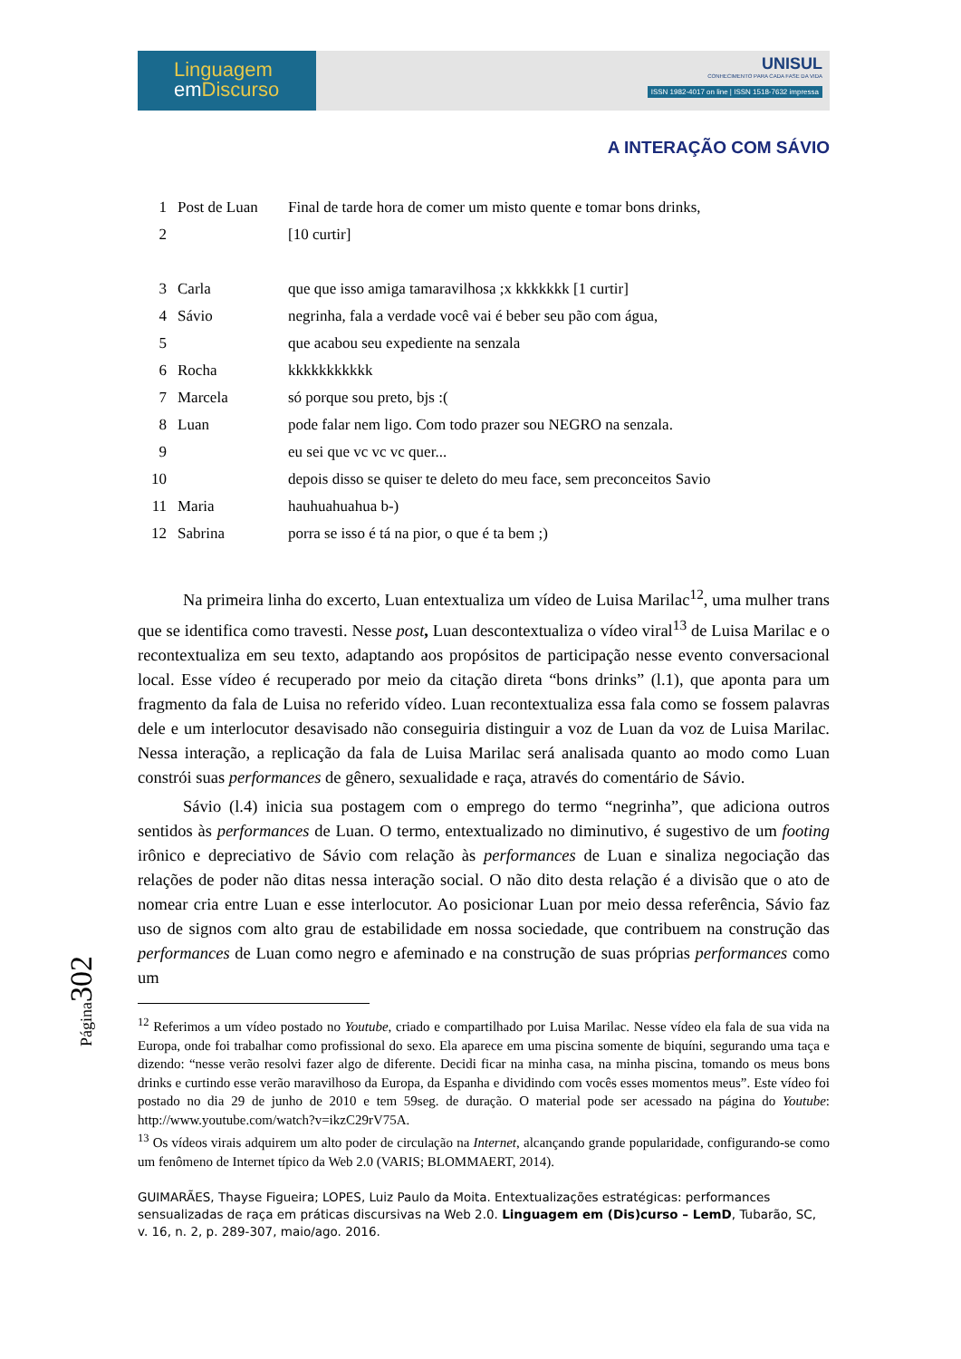Página302
Linguagem
em Discurso
UNISUL
CONHECIMENTO PARA CADA FASE DA VIDA
ISSN 1982-4017 on line | ISSN 1518-7632 impressa
A INTERAÇÃO COM SÁVIO
| 1 | Post de Luan | Final de tarde hora de comer um misto quente e tomar bons drinks, |
| 2 | | [10 curtir] |
| 3 | Carla | que que isso amiga tamaravilhosa ;x kkkkkkk [1 curtir] |
| 4 | Sávio | negrinha, fala a verdade você vai é beber seu pão com água, |
| 5 | | que acabou seu expediente na senzala |
| 6 | Rocha | kkkkkkkkkkk |
| 7 | Marcela | só porque sou preto, bjs :( |
| 8 | Luan | pode falar nem ligo. Com todo prazer sou NEGRO na senzala. |
| 9 | | eu sei que vc vc vc quer... |
| 10 | | depois disso se quiser te deleto do meu face, sem preconceitos Savio |
| 11 | Maria | hauhuahuahua b-) |
| 12 | Sabrina | porra se isso é tá na pior, o que é ta bem ;) |
Na primeira linha do excerto, Luan entextualiza um vídeo de Luisa Marilac<sup>12</sup>, uma mulher trans que se identifica como travesti. Nesse post, Luan descontextualiza o vídeo viral<sup>13</sup> de Luisa Marilac e o recontextualiza em seu texto, adaptando aos propósitos de participação nesse evento conversacional local. Esse vídeo é recuperado por meio da citação direta “bons drinks” (l.1), que aponta para um fragmento da fala de Luisa no referido vídeo. Luan recontextualiza essa fala como se fossem palavras dele e um interlocutor desavisado não conseguiria distinguir a voz de Luan da voz de Luisa Marilac. Nessa interação, a replicação da fala de Luisa Marilac será analisada quanto ao modo como Luan constrói suas performances de gênero, sexualidade e raça, através do comentário de Sávio.
Sávio (l.4) inicia sua postagem com o emprego do termo “negrinha”, que adiciona outros sentidos às performances de Luan. O termo, entextualizado no diminutivo, é sugestivo de um footing irônico e depreciativo de Sávio com relação às performances de Luan e sinaliza negociação das relações de poder não ditas nessa interação social. O não dito desta relação é a divisão que o ato de nomear cria entre Luan e esse interlocutor. Ao posicionar Luan por meio dessa referência, Sávio faz uso de signos com alto grau de estabilidade em nossa sociedade, que contribuem na construção das performances de Luan como negro e afeminado e na construção de suas próprias performances como um
<sup>12</sup> Referimos a um vídeo postado no Youtube, criado e compartilhado por Luisa Marilac. Nesse vídeo ela fala de sua vida na Europa, onde foi trabalhar como profissional do sexo. Ela aparece em uma piscina somente de biquíni, segurando uma taça e dizendo: “nesse verão resolvi fazer algo de diferente. Decidi ficar na minha casa, na minha piscina, tomando os meus bons drinks e curtindo esse verão maravilhoso da Europa, da Espanha e dividindo com vocês esses momentos meus”. Este vídeo foi postado no dia 29 de junho de 2010 e tem 59seg. de duração. O material pode ser acessado na página do Youtube: http://www.youtube.com/watch?v=ikzC29rV75A.
<sup>13</sup> Os vídeos virais adquirem um alto poder de circulação na Internet, alcançando grande popularidade, configurando-se como um fenômeno de Internet típico da Web 2.0 (VARIS; BLOMMAERT, 2014).
GUIMARÃES, Thayse Figueira; LOPES, Luiz Paulo da Moita. Entextualizações estratégicas: performances sensualizadas de raça em práticas discursivas na Web 2.0. Linguagem em (Dis)curso – LemD, Tubarão, SC, v. 16, n. 2, p. 289-307, maio/ago. 2016.